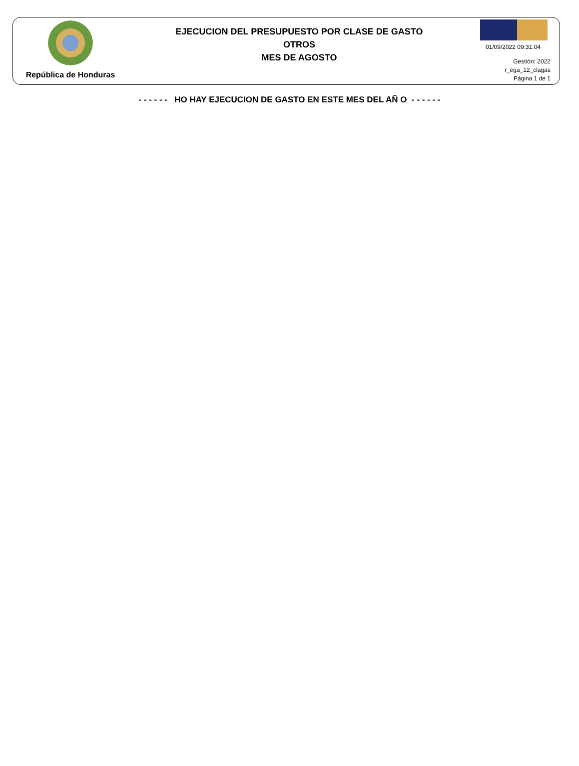República de Honduras
EJECUCION DEL PRESUPUESTO POR CLASE DE GASTO
OTROS
MES DE AGOSTO
01/09/2022 09:31:04
Gestión: 2022
r_ega_12_clagas
Página 1 de 1
- - - - - - HO HAY EJECUCION DE GASTO EN ESTE MES DEL AÑ O - - - - - -